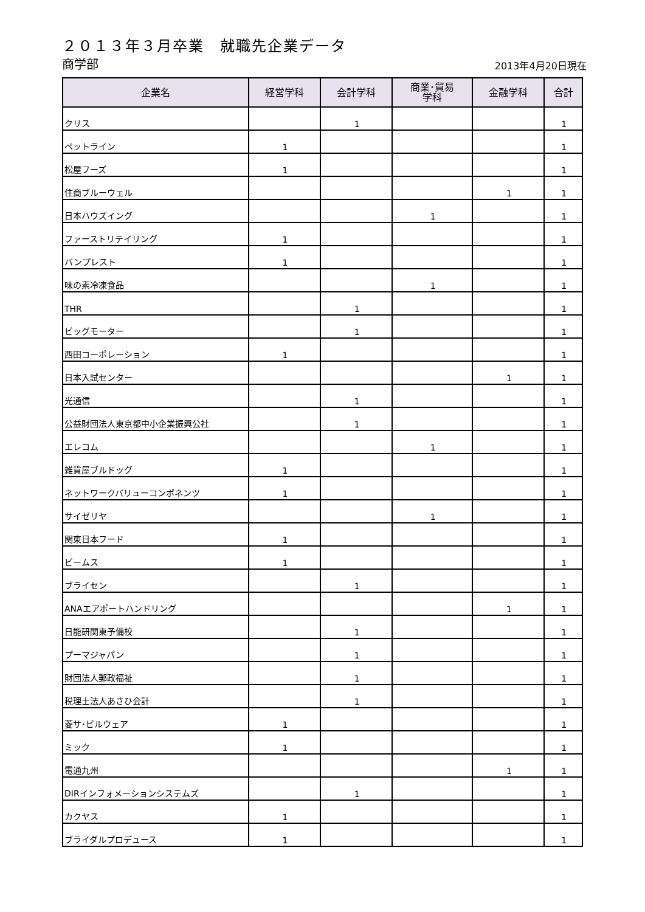２０１３年３月卒業　就職先企業データ
商学部
2013年4月20日現在
| 企業名 | 経営学科 | 会計学科 | 商業･貿易 学科 | 金融学科 | 合計 |
| --- | --- | --- | --- | --- | --- |
| クリス | | 1 | | | 1 |
| ペットライン | 1 | | | | 1 |
| 松屋フーズ | 1 | | | | 1 |
| 住商ブルーウェル | | | | 1 | 1 |
| 日本ハウズイング | | | 1 | | 1 |
| ファーストリテイリング | 1 | | | | 1 |
| バンプレスト | 1 | | | | 1 |
| 味の素冷凍食品 | | | 1 | | 1 |
| THR | | 1 | | | 1 |
| ビッグモーター | | 1 | | | 1 |
| 西田コーポレーション | 1 | | | | 1 |
| 日本入試センター | | | | 1 | 1 |
| 光通信 | | 1 | | | 1 |
| 公益財団法人東京都中小企業振興公社 | | 1 | | | 1 |
| エレコム | | | 1 | | 1 |
| 雑貨屋ブルドッグ | 1 | | | | 1 |
| ネットワークバリューコンポネンツ | 1 | | | | 1 |
| サイゼリヤ | | | 1 | | 1 |
| 関東日本フード | 1 | | | | 1 |
| ビームス | 1 | | | | 1 |
| ブライセン | | 1 | | | 1 |
| ANAエアポートハンドリング | | | | 1 | 1 |
| 日能研関東予備校 | | 1 | | | 1 |
| プーマジャパン | | 1 | | | 1 |
| 財団法人郵政福祉 | | 1 | | | 1 |
| 税理士法人あさひ会計 | | 1 | | | 1 |
| 菱サ･ビルウェア | 1 | | | | 1 |
| ミック | 1 | | | | 1 |
| 電通九州 | | | | 1 | 1 |
| DIRインフォメーションシステムズ | | 1 | | | 1 |
| カクヤス | 1 | | | | 1 |
| ブライダルプロデュース | 1 | | | | 1 |